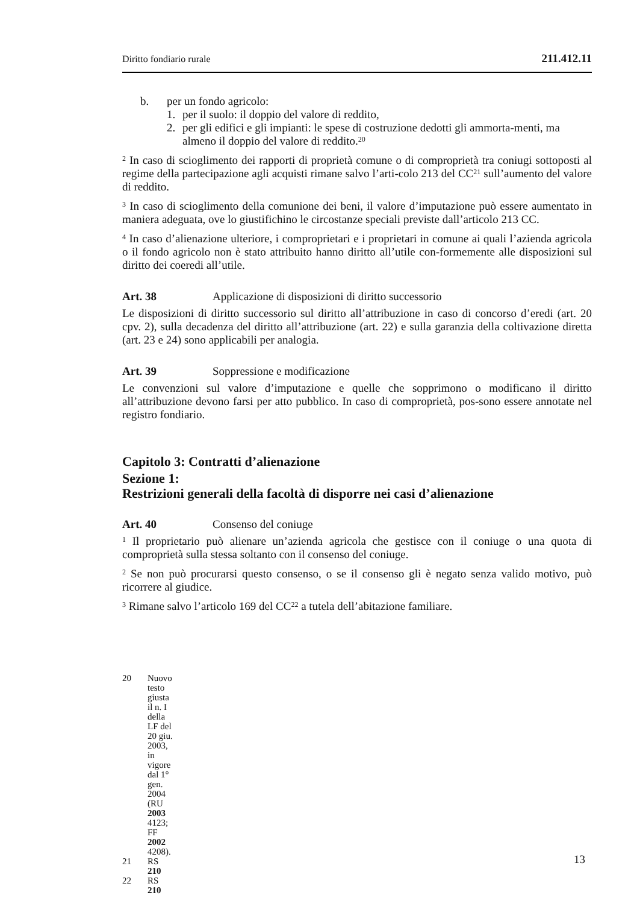Diritto fondiario rurale 211.412.11
b. per un fondo agricolo:
1. per il suolo: il doppio del valore di reddito,
2. per gli edifici e gli impianti: le spese di costruzione dedotti gli ammorta-menti, ma almeno il doppio del valore di reddito.<sup>20</sup>
<sup>2</sup> In caso di scioglimento dei rapporti di proprietà comune o di comproprietà tra coniugi sottoposti al regime della partecipazione agli acquisti rimane salvo l’arti-colo 213 del CC<sup>21</sup> sull’aumento del valore di reddito.
<sup>3</sup> In caso di scioglimento della comunione dei beni, il valore d’imputazione può essere aumentato in maniera adeguata, ove lo giustifichino le circostanze speciali previste dall’articolo 213 CC.
<sup>4</sup> In caso d’alienazione ulteriore, i comproprietari e i proprietari in comune ai quali l’azienda agricola o il fondo agricolo non è stato attribuito hanno diritto all’utile con-formemente alle disposizioni sul diritto dei coeredi all’utile.
Art. 38 Applicazione di disposizioni di diritto successorio
Le disposizioni di diritto successorio sul diritto all’attribuzione in caso di concorso d’eredi (art. 20 cpv. 2), sulla decadenza del diritto all’attribuzione (art. 22) e sulla garanzia della coltivazione diretta (art. 23 e 24) sono applicabili per analogia.
Art. 39 Soppressione e modificazione
Le convenzioni sul valore d’imputazione e quelle che sopprimono o modificano il diritto all’attribuzione devono farsi per atto pubblico. In caso di comproprietà, pos-sono essere annotate nel registro fondiario.
Capitolo 3: Contratti d’alienazione
Sezione 1:
Restrizioni generali della facoltà di disporre nei casi d’alienazione
Art. 40 Consenso del coniuge
<sup>1</sup> Il proprietario può alienare un’azienda agricola che gestisce con il coniuge o una quota di comproprietà sulla stessa soltanto con il consenso del coniuge.
<sup>2</sup> Se non può procurarsi questo consenso, o se il consenso gli è negato senza valido motivo, può ricorrere al giudice.
<sup>3</sup> Rimane salvo l’articolo 169 del CC<sup>22</sup> a tutela dell’abitazione familiare.
20 Nuovo testo giusta il n. I della LF del 20 giu. 2003, in vigore dal 1° gen. 2004
(RU 2003 4123; FF 2002 4208).
21 RS 210
22 RS 210
13